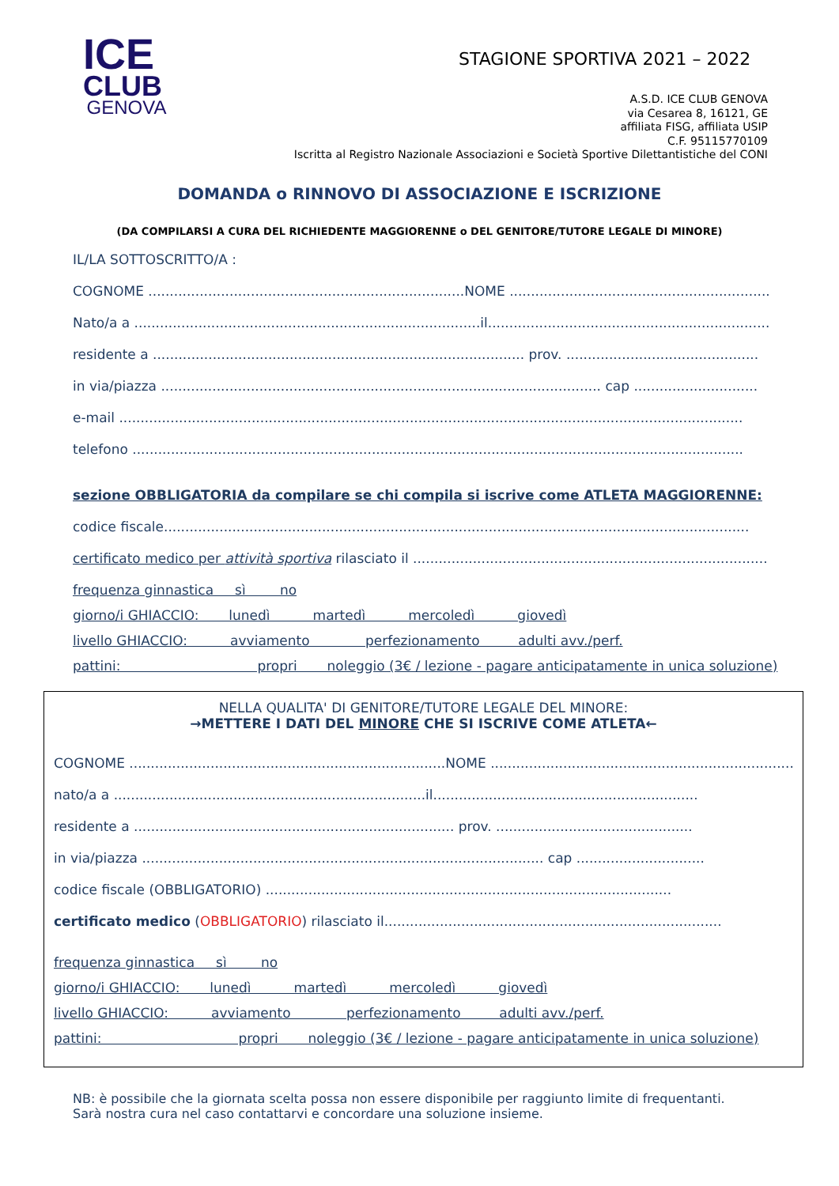ICE
CLUB
GENOVA
STAGIONE SPORTIVA 2021 – 2022
A.S.D. ICE CLUB GENOVA
via Cesarea 8, 16121, GE
affiliata FISG, affiliata USIP
C.F. 95115770109
Iscritta al Registro Nazionale Associazioni e Società Sportive Dilettantistiche del CONI
DOMANDA o RINNOVO DI ASSOCIAZIONE E ISCRIZIONE
(DA COMPILARSI A CURA DEL RICHIEDENTE MAGGIORENNE o DEL GENITORE/TUTORE LEGALE DI MINORE)
IL/LA SOTTOSCRITTO/A :
COGNOME ..........................................................................NOME ..........................................................................
Nato/a a .................................................................................il.......................................................................
residente a ....................................................................................... prov. .............................................
in via/piazza ....................................................................................................... cap .............................
e-mail ..................................................................................................................................................
telefono ...............................................................................................................................................
sezione OBBLIGATORIA da compilare se chi compila si iscrive come ATLETA MAGGIORENNE:
codice fiscale.........................................................................................................................................
certificato medico per attività sportiva rilasciato il ...................................................................................
frequenza ginnastica sì no
giorno/i GHIACCIO: lunedì martedì mercoledì giovedì
livello GHIACCIO: avviamento perfezionamento adulti avv./perf.
pattini: propri noleggio (3€ / lezione - pagare anticipatamente in unica soluzione)
NELLA QUALITA' DI GENITORE/TUTORE LEGALE DEL MINORE:
→METTERE I DATI DEL MINORE CHE SI ISCRIVE COME ATLETA←
COGNOME ..........................................................................NOME ..........................................................................
nato/a a .........................................................................il..............................................................
residente a ........................................................................... prov. ..............................................
in via/piazza .............................................................................................. cap ..............................
codice fiscale (OBBLIGATORIO) ...............................................................................................
certificato medico (OBBLIGATORIO) rilasciato il...............................................................................
frequenza ginnastica sì no
giorno/i GHIACCIO: lunedì martedì mercoledì giovedì
livello GHIACCIO: avviamento perfezionamento adulti avv./perf.
pattini: propri noleggio (3€ / lezione - pagare anticipatamente in unica soluzione)
NB: è possibile che la giornata scelta possa non essere disponibile per raggiunto limite di frequentanti.
Sarà nostra cura nel caso contattarvi e concordare una soluzione insieme.